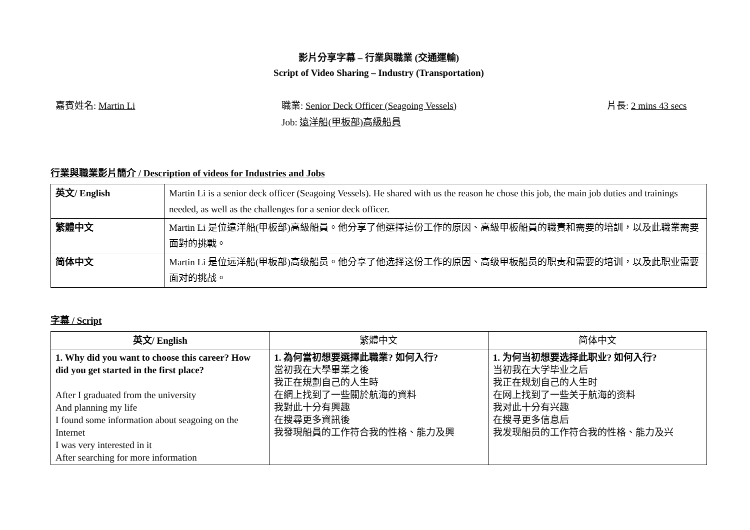影片分享字幕 – 行業與職業 (交通運輸)
Script of Video Sharing – Industry (Transportation)
嘉賓姓名: Martin Li 職業: Senior Deck Officer (Seagoing Vessels)
Job: 遠洋船(甲板部)高級船員
片長: 2 mins 43 secs
行業與職業影片簡介 / Description of videos for Industries and Jobs
| 英文/ English | Martin Li is a senior deck officer (Seagoing Vessels). He shared with us the reason he chose this job, the main job duties and trainings needed, as well as the challenges for a senior deck officer. |
| 繁體中文 | Martin Li 是位遠洋船(甲板部)高級船員。他分享了他選擇這份工作的原因、高級甲板船員的職責和需要的培訓，以及此職業需要面對的挑戰。 |
| 简体中文 | Martin Li 是位远洋船(甲板部)高级船员。他分享了他选择这份工作的原因、高级甲板船员的职责和需要的培训，以及此职业需要面对的挑战。 |
字幕 / Script
| 英文/ English | 繁體中文 | 简体中文 |
| --- | --- | --- |
| 1. Why did you want to choose this career? How did you get started in the first place? After I graduated from the university And planning my life I found some information about seagoing on the Internet I was very interested in it After searching for more information | 1. 為何當初想要選擇此職業? 如何入行? 當初我在大學畢業之後 我正在規劃自己的人生時 在網上找到了一些關於航海的資料 我對此十分有興趣 在搜尋更多資訊後 我發現船員的工作符合我的性格、能力及興 | 1. 为何当初想要选择此职业? 如何入行? 当初我在大学毕业之后 我正在规划自己的人生时 在网上找到了一些关于航海的资料 我对此十分有兴趣 在搜寻更多信息后 我发现船员的工作符合我的性格、能力及兴 |